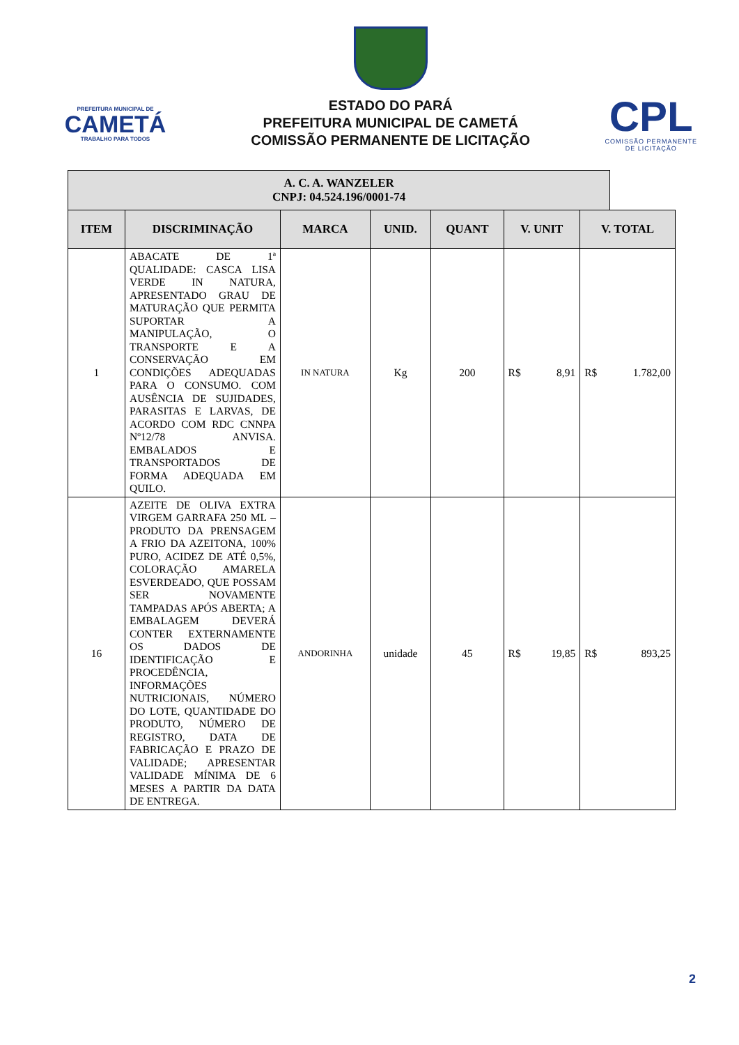PREFEITURA MUNICIPAL DE
CAMETÁ
TRABALHO PARA TODOS
ESTADO DO PARÁ
PREFEITURA MUNICIPAL DE CAMETÁ
COMISSÃO PERMANENTE DE LICITAÇÃO
CPL
COMISSÃO PERMANENTE
DE LICITAÇÃO
| A. C. A. WANZELER CNPJ: 04.524.196/0001-74 | | | | | | | | |
| --- | --- | --- | --- | --- | --- | --- | --- | --- |
| ITEM | DISCRIMINAÇÃO | MARCA | UNID. | QUANT | V. UNIT | | V. TOTAL | |
| 1 | ABACATE DE 1ª QUALIDADE: CASCA LISA VERDE IN NATURA, APRESENTADO GRAU DE MATURAÇÃO QUE PERMITA SUPORTAR A MANIPULAÇÃO, O TRANSPORTE E A CONSERVAÇÃO EM CONDIÇÕES ADEQUADAS PARA O CONSUMO. COM AUSÊNCIA DE SUJIDADES, PARASITAS E LARVAS, DE ACORDO COM RDC CNNPA Nº12/78 ANVISA. EMBALADOS E TRANSPORTADOS DE FORMA ADEQUADA EM QUILO. | IN NATURA | Kg | 200 | R$ | 8,91 | R$ | 1.782,00 |
| 16 | AZEITE DE OLIVA EXTRA VIRGEM GARRAFA 250 ML – PRODUTO DA PRENSAGEM A FRIO DA AZEITONA, 100% PURO, ACIDEZ DE ATÉ 0,5%, COLORAÇÃO AMARELA ESVERDEADO, QUE POSSAM SER NOVAMENTE TAMPADAS APÓS ABERTA; A EMBALAGEM DEVERÁ CONTER EXTERNAMENTE OS DADOS DE IDENTIFICAÇÃO E PROCEDÊNCIA, INFORMAÇÕES NUTRICIONAIS, NÚMERO DO LOTE, QUANTIDADE DO PRODUTO, NÚMERO DE REGISTRO, DATA DE FABRICAÇÃO E PRAZO DE VALIDADE; APRESENTAR VALIDADE MÍNIMA DE 6 MESES A PARTIR DA DATA DE ENTREGA. | ANDORINHA | unidade | 45 | R$ | 19,85 | R$ | 893,25 |
2